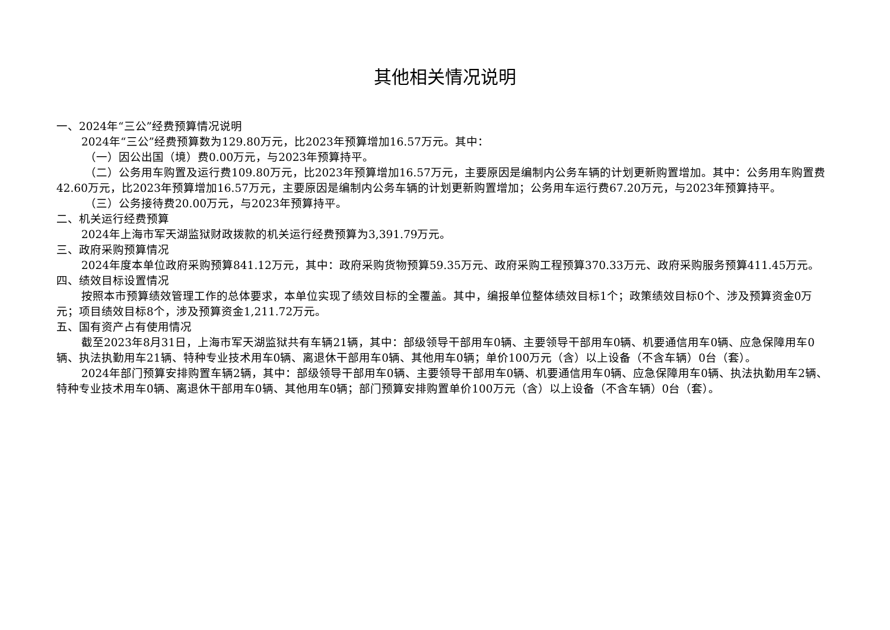其他相关情况说明
一、2024年“三公”经费预算情况说明
2024年“三公”经费预算数为129.80万元，比2023年预算增加16.57万元。其中：
（一）因公出国（境）费0.00万元，与2023年预算持平。
（二）公务用车购置及运行费109.80万元，比2023年预算增加16.57万元，主要原因是编制内公务车辆的计划更新购置增加。其中：公务用车购置费42.60万元，比2023年预算增加16.57万元，主要原因是编制内公务车辆的计划更新购置增加；公务用车运行费67.20万元，与2023年预算持平。
（三）公务接待费20.00万元，与2023年预算持平。
二、机关运行经费预算
2024年上海市军天湖监狱财政拨款的机关运行经费预算为3,391.79万元。
三、政府采购预算情况
2024年度本单位政府采购预算841.12万元，其中：政府采购货物预算59.35万元、政府采购工程预算370.33万元、政府采购服务预算411.45万元。
四、绩效目标设置情况
按照本市预算绩效管理工作的总体要求，本单位实现了绩效目标的全覆盖。其中，编报单位整体绩效目标1个；政策绩效目标0个、涉及预算资金0万元；项目绩效目标8个，涉及预算资金1,211.72万元。
五、国有资产占有使用情况
截至2023年8月31日，上海市军天湖监狱共有车辆21辆，其中：部级领导干部用车0辆、主要领导干部用车0辆、机要通信用车0辆、应急保障用车0辆、执法执勤用车21辆、特种专业技术用车0辆、离退休干部用车0辆、其他用车0辆；单价100万元（含）以上设备（不含车辆）0台（套）。
2024年部门预算安排购置车辆2辆，其中：部级领导干部用车0辆、主要领导干部用车0辆、机要通信用车0辆、应急保障用车0辆、执法执勤用车2辆、特种专业技术用车0辆、离退休干部用车0辆、其他用车0辆；部门预算安排购置单价100万元（含）以上设备（不含车辆）0台（套）。